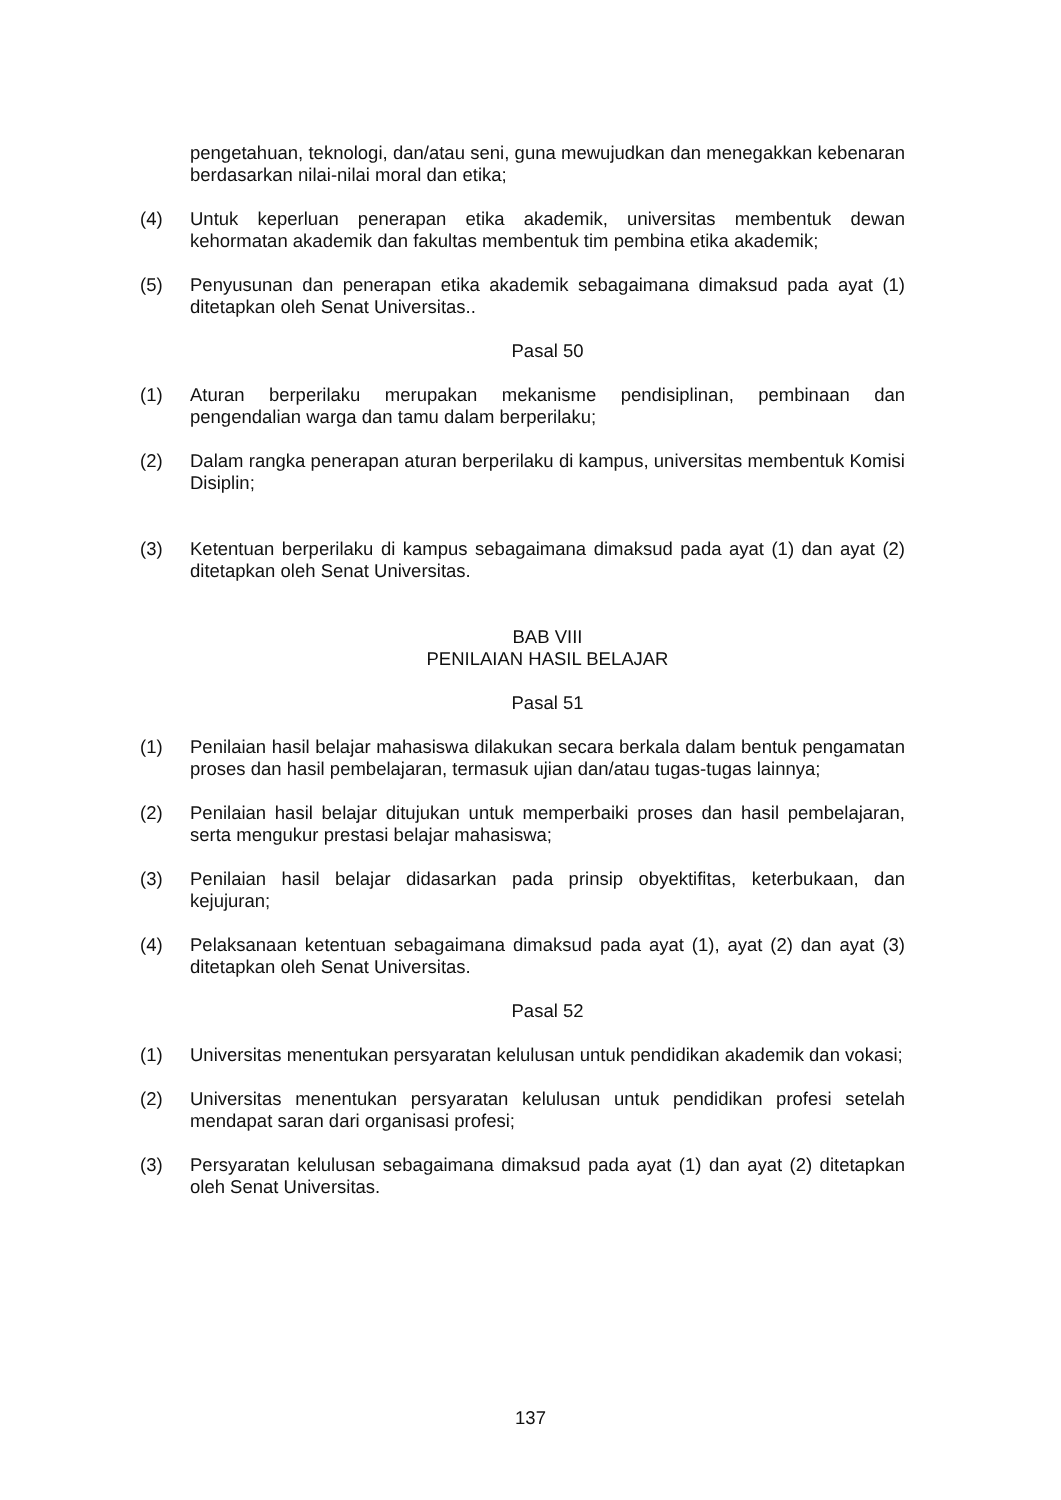pengetahuan, teknologi, dan/atau seni, guna mewujudkan dan menegakkan kebenaran berdasarkan nilai-nilai moral dan etika;
(4) Untuk keperluan penerapan etika akademik, universitas membentuk dewan kehormatan akademik dan fakultas membentuk tim pembina etika akademik;
(5) Penyusunan dan penerapan etika akademik sebagaimana dimaksud pada ayat (1) ditetapkan oleh Senat Universitas..
Pasal 50
(1) Aturan berperilaku merupakan mekanisme pendisiplinan, pembinaan dan pengendalian warga dan tamu dalam berperilaku;
(2) Dalam rangka penerapan aturan berperilaku di kampus, universitas membentuk Komisi Disiplin;
(3) Ketentuan berperilaku di kampus sebagaimana dimaksud pada ayat (1) dan ayat (2) ditetapkan oleh Senat Universitas.
BAB VIII
PENILAIAN HASIL BELAJAR
Pasal 51
(1) Penilaian hasil belajar mahasiswa dilakukan secara berkala dalam bentuk pengamatan proses dan hasil pembelajaran, termasuk ujian dan/atau tugas-tugas lainnya;
(2) Penilaian hasil belajar ditujukan untuk memperbaiki proses dan hasil pembelajaran, serta mengukur prestasi belajar mahasiswa;
(3) Penilaian hasil belajar didasarkan pada prinsip obyektifitas, keterbukaan, dan kejujuran;
(4) Pelaksanaan ketentuan sebagaimana dimaksud pada ayat (1), ayat (2) dan ayat (3) ditetapkan oleh Senat Universitas.
Pasal 52
(1) Universitas menentukan persyaratan kelulusan untuk pendidikan akademik dan vokasi;
(2) Universitas menentukan persyaratan kelulusan untuk pendidikan profesi setelah mendapat saran dari organisasi profesi;
(3) Persyaratan kelulusan sebagaimana dimaksud pada ayat (1) dan ayat (2) ditetapkan oleh Senat Universitas.
137